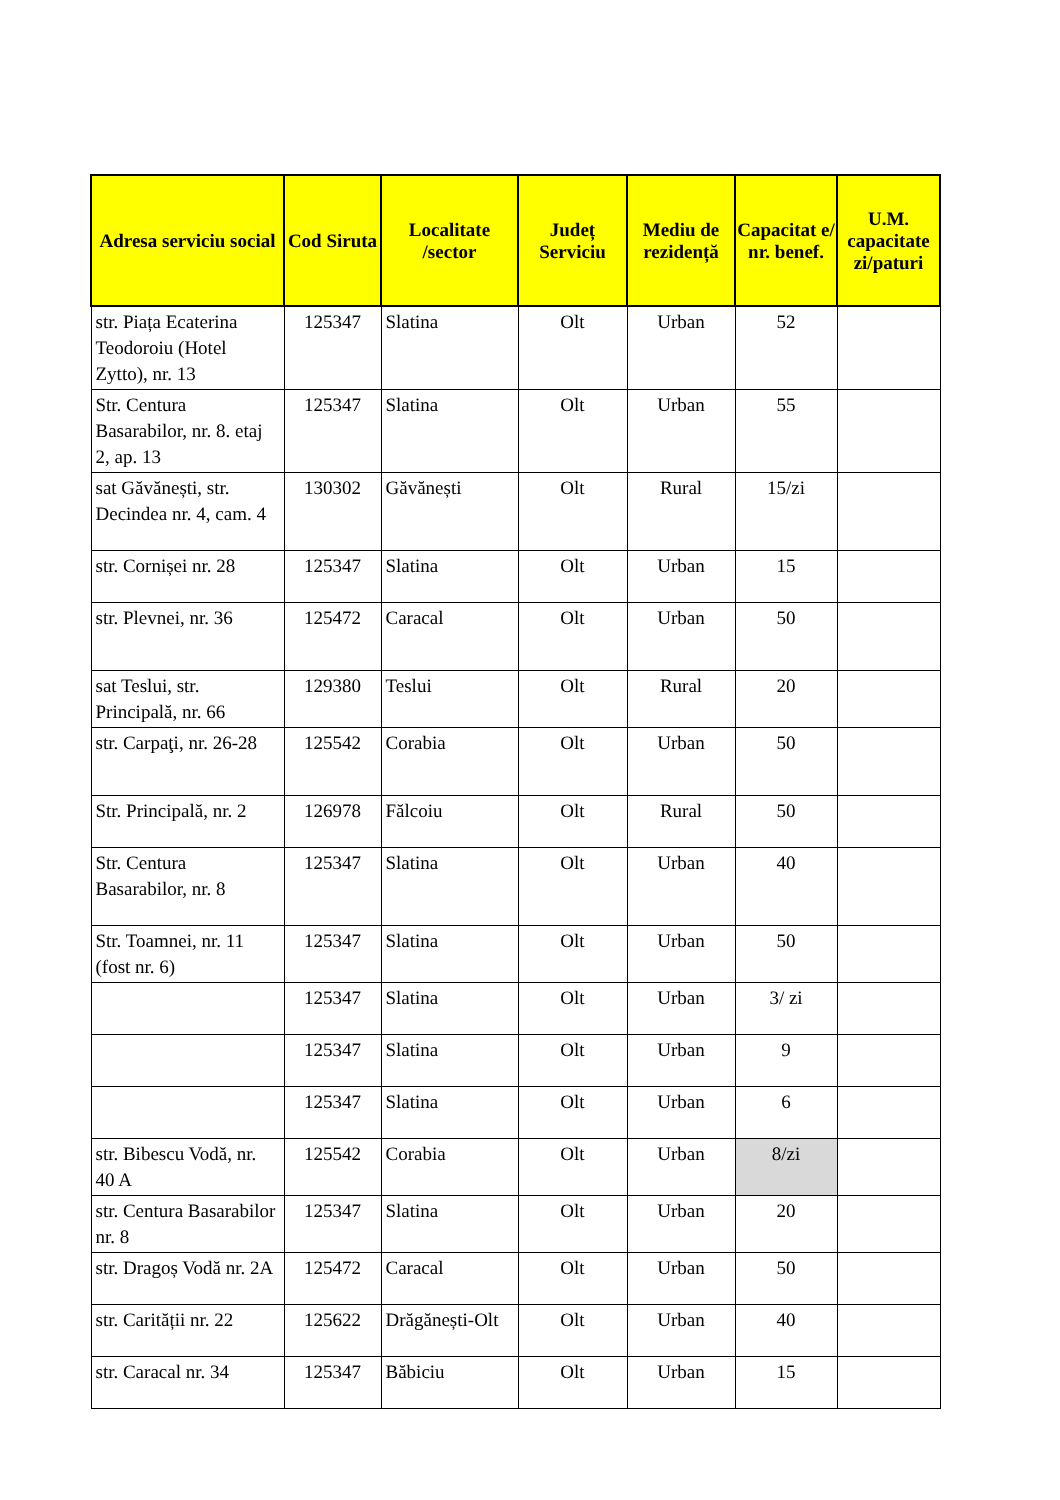| Adresa serviciu social | Cod Siruta | Localitate /sector | Județ Serviciu | Mediu de rezidență | Capacitat e/ nr. benef. | U.M. capacitate zi/paturi |
| --- | --- | --- | --- | --- | --- | --- |
| str. Piața Ecaterina Teodoroiu (Hotel Zytto), nr. 13 | 125347 | Slatina | Olt | Urban | 52 | |
| Str. Centura Basarabilor, nr. 8. etaj 2, ap. 13 | 125347 | Slatina | Olt | Urban | 55 | |
| sat Găvănești, str. Decindea nr. 4, cam. 4 | 130302 | Găvănești | Olt | Rural | 15/zi | |
| str. Cornișei nr. 28 | 125347 | Slatina | Olt | Urban | 15 | |
| str. Plevnei, nr. 36 | 125472 | Caracal | Olt | Urban | 50 | |
| sat Teslui, str. Principală, nr. 66 | 129380 | Teslui | Olt | Rural | 20 | |
| str. Carpaţi, nr. 26-28 | 125542 | Corabia | Olt | Urban | 50 | |
| Str. Principală, nr. 2 | 126978 | Fălcoiu | Olt | Rural | 50 | |
| Str. Centura Basarabilor, nr. 8 | 125347 | Slatina | Olt | Urban | 40 | |
| Str. Toamnei, nr. 11 (fost nr. 6) | 125347 | Slatina | Olt | Urban | 50 | |
| | 125347 | Slatina | Olt | Urban | 3/ zi | |
| | 125347 | Slatina | Olt | Urban | 9 | |
| | 125347 | Slatina | Olt | Urban | 6 | |
| str. Bibescu Vodă, nr. 40 A | 125542 | Corabia | Olt | Urban | 8/zi | |
| str. Centura Basarabilor nr. 8 | 125347 | Slatina | Olt | Urban | 20 | |
| str. Dragoș Vodă nr. 2A | 125472 | Caracal | Olt | Urban | 50 | |
| str. Carității nr. 22 | 125622 | Drăgănești-Olt | Olt | Urban | 40 | |
| str. Caracal nr. 34 | 125347 | Băbiciu | Olt | Urban | 15 | |